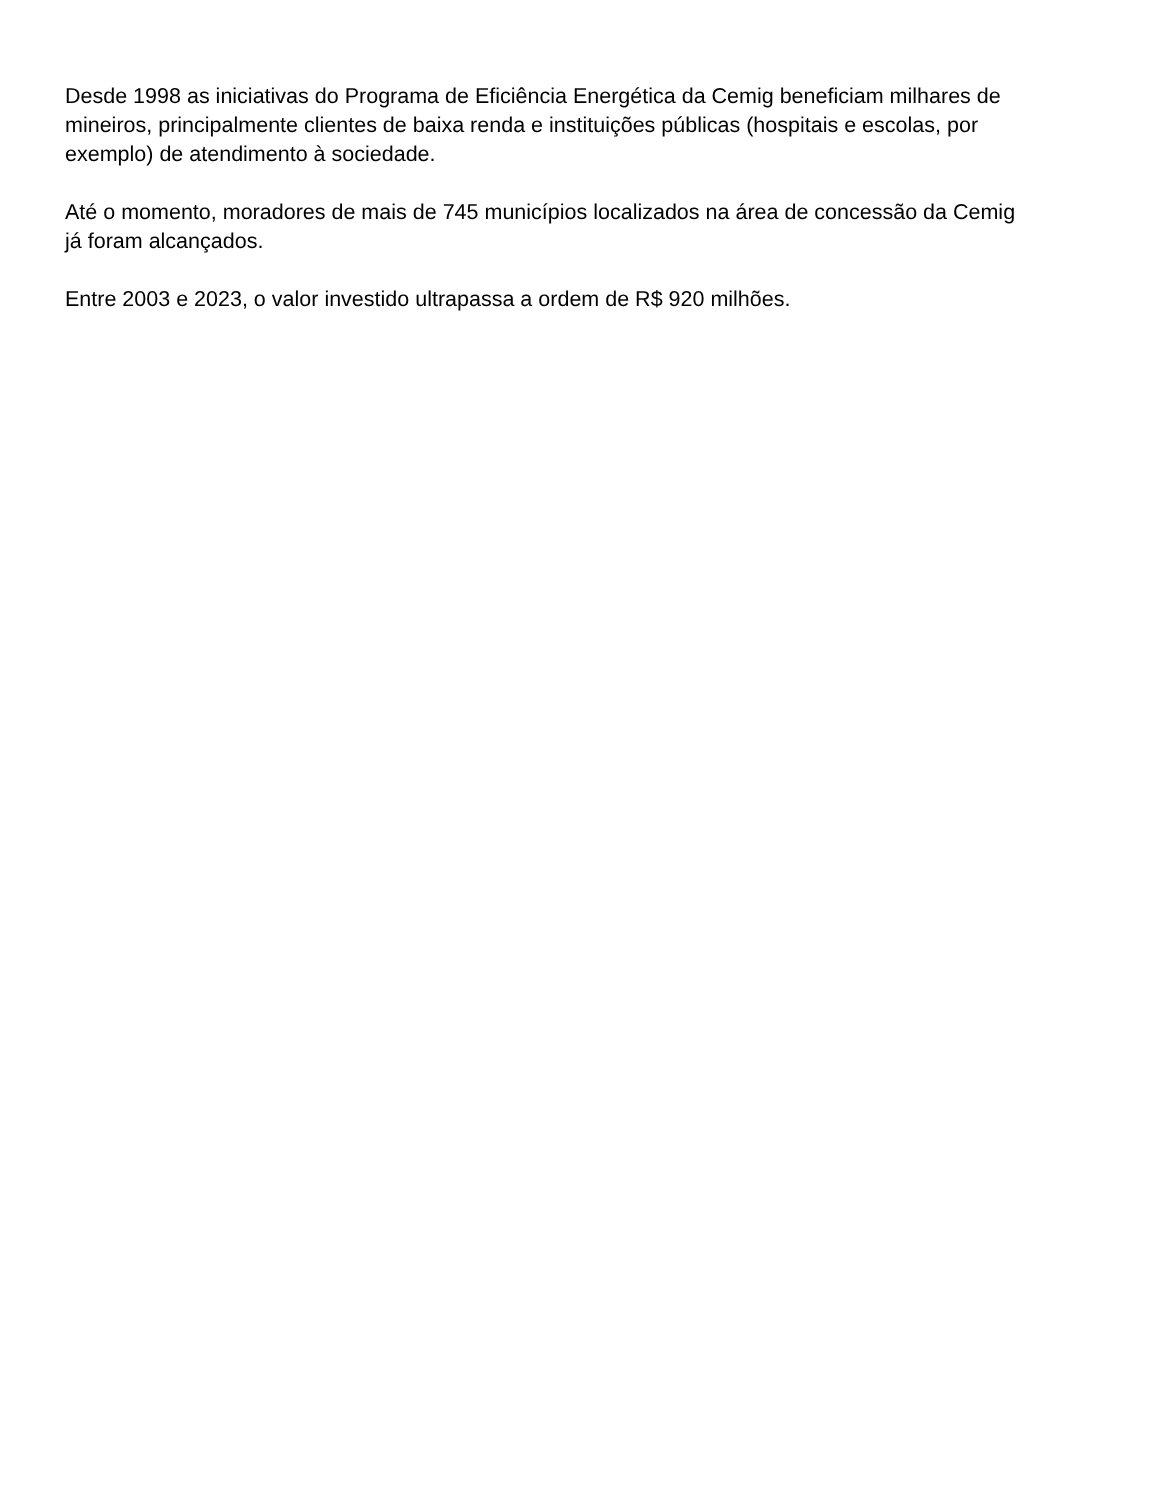Desde 1998 as iniciativas do Programa de Eficiência Energética da Cemig beneficiam milhares de
mineiros, principalmente clientes de baixa renda e instituições públicas (hospitais e escolas, por
exemplo) de atendimento à sociedade.
Até o momento, moradores de mais de 745 municípios localizados na área de concessão da Cemig
já foram alcançados.
Entre 2003 e 2023, o valor investido ultrapassa a ordem de R$ 920 milhões.